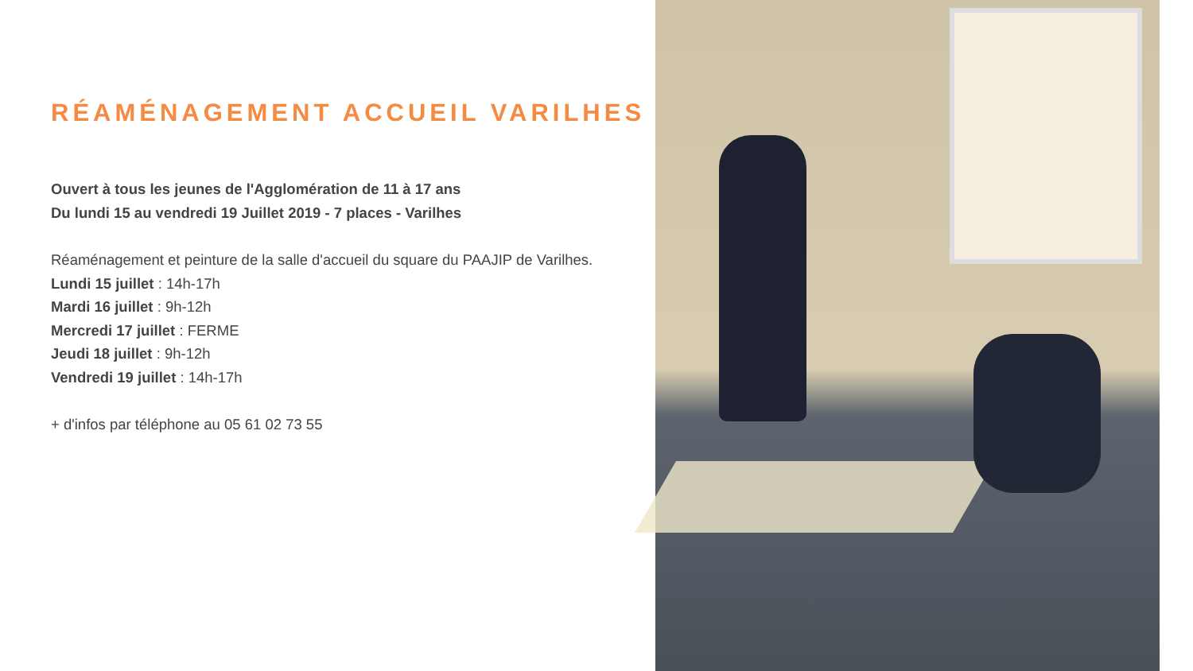RÉAMÉNAGEMENT ACCUEIL VARILHES
Ouvert à tous les jeunes de l'Agglomération de 11 à 17 ans
Du lundi 15 au vendredi 19 Juillet 2019 - 7 places - Varilhes
Réaménagement et peinture de la salle d'accueil du square du PAAJIP de Varilhes.
Lundi 15 juillet : 14h-17h
Mardi 16 juillet : 9h-12h
Mercredi 17 juillet : FERME
Jeudi 18 juillet : 9h-12h
Vendredi 19 juillet : 14h-17h
+ d'infos par téléphone au 05 61 02 73 55